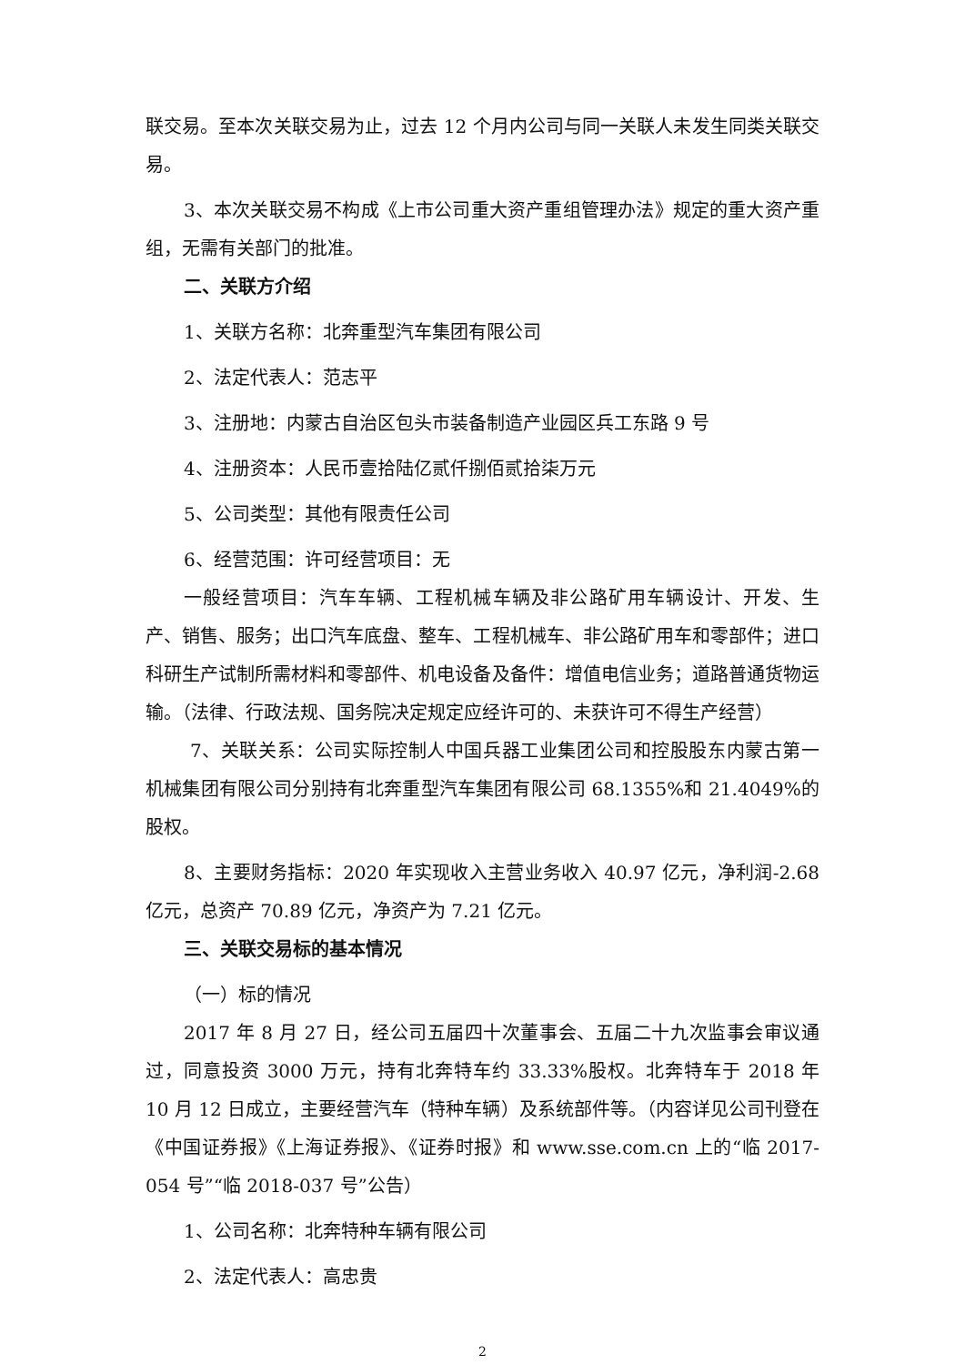联交易。至本次关联交易为止，过去 12 个月内公司与同一关联人未发生同类关联交易。
3、本次关联交易不构成《上市公司重大资产重组管理办法》规定的重大资产重组，无需有关部门的批准。
二、关联方介绍
1、关联方名称：北奔重型汽车集团有限公司
2、法定代表人：范志平
3、注册地：内蒙古自治区包头市装备制造产业园区兵工东路 9 号
4、注册资本：人民币壹拾陆亿贰仟捌佰贰拾柒万元
5、公司类型：其他有限责任公司
6、经营范围：许可经营项目：无
一般经营项目：汽车车辆、工程机械车辆及非公路矿用车辆设计、开发、生产、销售、服务；出口汽车底盘、整车、工程机械车、非公路矿用车和零部件；进口科研生产试制所需材料和零部件、机电设备及备件：增值电信业务；道路普通货物运输。（法律、行政法规、国务院决定规定应经许可的、未获许可不得生产经营）
7、关联关系：公司实际控制人中国兵器工业集团公司和控股股东内蒙古第一机械集团有限公司分别持有北奔重型汽车集团有限公司 68.1355%和 21.4049%的股权。
8、主要财务指标：2020 年实现收入主营业务收入 40.97 亿元，净利润-2.68 亿元，总资产 70.89 亿元，净资产为 7.21 亿元。
三、关联交易标的基本情况
（一）标的情况
2017 年 8 月 27 日，经公司五届四十次董事会、五届二十九次监事会审议通过，同意投资 3000 万元，持有北奔特车约 33.33%股权。北奔特车于 2018 年 10 月 12 日成立，主要经营汽车（特种车辆）及系统部件等。（内容详见公司刊登在《中国证券报》《上海证券报》、《证券时报》和 www.sse.com.cn 上的“临 2017-054 号”“临 2018-037 号”公告）
1、公司名称：北奔特种车辆有限公司
2、法定代表人：高忠贵
2